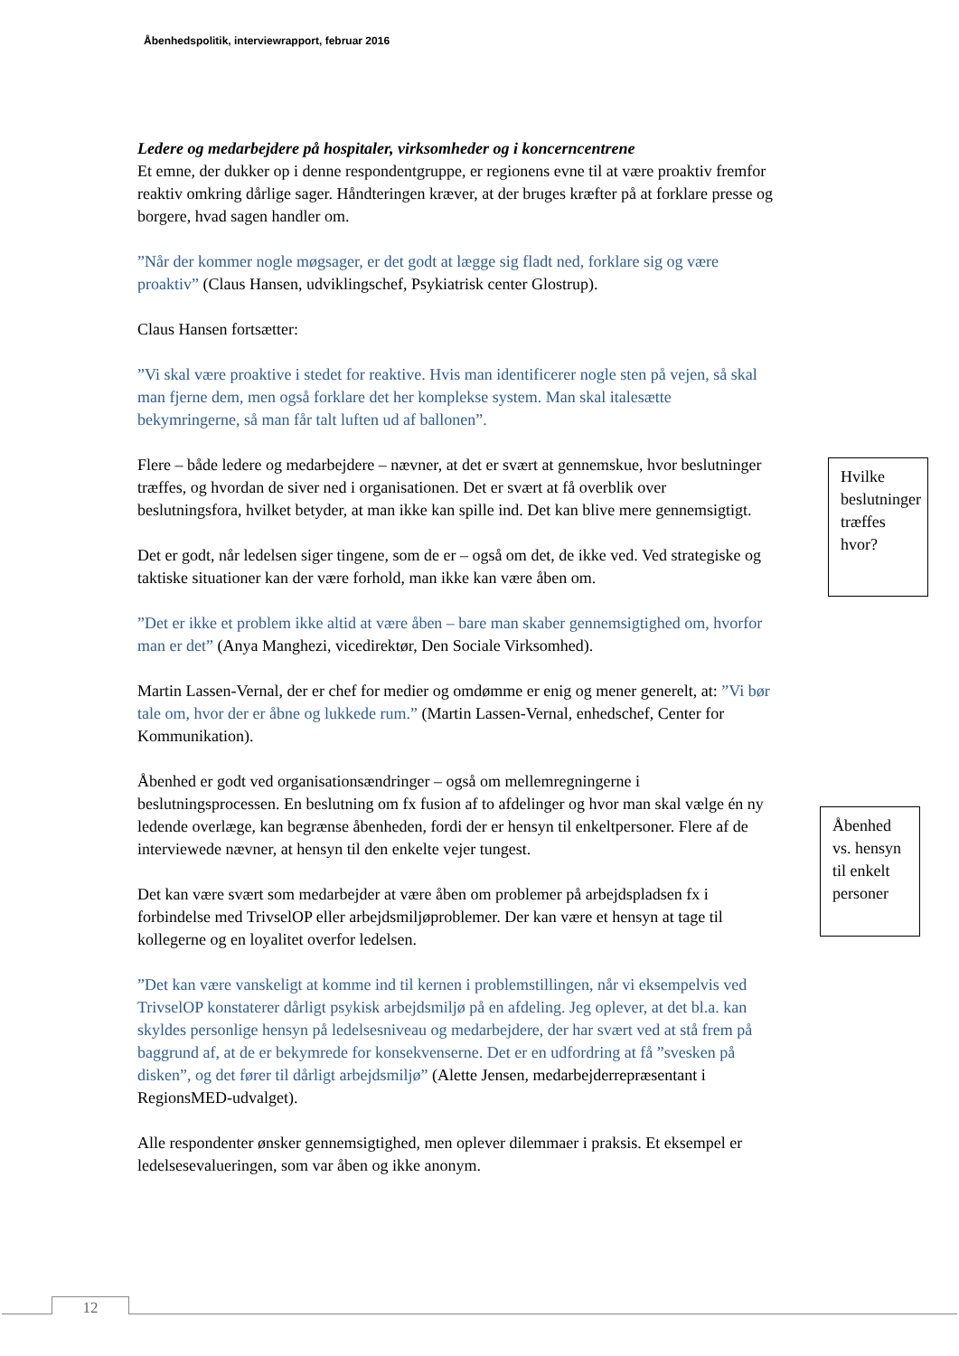Åbenhedspolitik, interviewrapport, februar 2016
Ledere og medarbejdere på hospitaler, virksomheder og i koncerncentrene
Et emne, der dukker op i denne respondentgruppe, er regionens evne til at være proaktiv fremfor reaktiv omkring dårlige sager. Håndteringen kræver, at der bruges kræfter på at forklare presse og borgere, hvad sagen handler om.
”Når der kommer nogle møgsager, er det godt at lægge sig fladt ned, forklare sig og være proaktiv” (Claus Hansen, udviklingschef, Psykiatrisk center Glostrup).
Claus Hansen fortsætter:
”Vi skal være proaktive i stedet for reaktive. Hvis man identificerer nogle sten på vejen, så skal man fjerne dem, men også forklare det her komplekse system. Man skal italesætte bekymringerne, så man får talt luften ud af ballonen”.
Flere – både ledere og medarbejdere – nævner, at det er svært at gennemskue, hvor beslutninger træffes, og hvordan de siver ned i organisationen. Det er svært at få overblik over beslutningsfora, hvilket betyder, at man ikke kan spille ind. Det kan blive mere gennemsigtigt.
Det er godt, når ledelsen siger tingene, som de er – også om det, de ikke ved. Ved strategiske og taktiske situationer kan der være forhold, man ikke kan være åben om.
”Det er ikke et problem ikke altid at være åben – bare man skaber gennemsigtighed om, hvorfor man er det” (Anya Manghezi, vicedirektør, Den Sociale Virksomhed).
Martin Lassen-Vernal, der er chef for medier og omdømme er enig og mener generelt, at: ”Vi bør tale om, hvor der er åbne og lukkede rum.” (Martin Lassen-Vernal, enhedschef, Center for Kommunikation).
Åbenhed er godt ved organisationsændringer – også om mellemregningerne i beslutningsprocessen. En beslutning om fx fusion af to afdelinger og hvor man skal vælge én ny ledende overlæge, kan begrænse åbenheden, fordi der er hensyn til enkeltpersoner. Flere af de interviewede nævner, at hensyn til den enkelte vejer tungest.
Det kan være svært som medarbejder at være åben om problemer på arbejdspladsen fx i forbindelse med TrivselOP eller arbejdsmiljøproblemer. Der kan være et hensyn at tage til kollegerne og en loyalitet overfor ledelsen.
”Det kan være vanskeligt at komme ind til kernen i problemstillingen, når vi eksempelvis ved TrivselOP konstaterer dårligt psykisk arbejdsmiljø på en afdeling. Jeg oplever, at det bl.a. kan skyldes personlige hensyn på ledelsesniveau og medarbejdere, der har svært ved at stå frem på baggrund af, at de er bekymrede for konsekvenserne. Det er en udfordring at få ”svesken på disken”, og det fører til dårligt arbejdsmiljø” (Alette Jensen, medarbejderrepræsentant i RegionsMED-udvalget).
Alle respondenter ønsker gennemsigtighed, men oplever dilemmaer i praksis. Et eksempel er ledelsesevalueringen, som var åben og ikke anonym.
Hvilke beslutninger træffes hvor?
Åbenhed vs. hensyn til enkelt personer
12